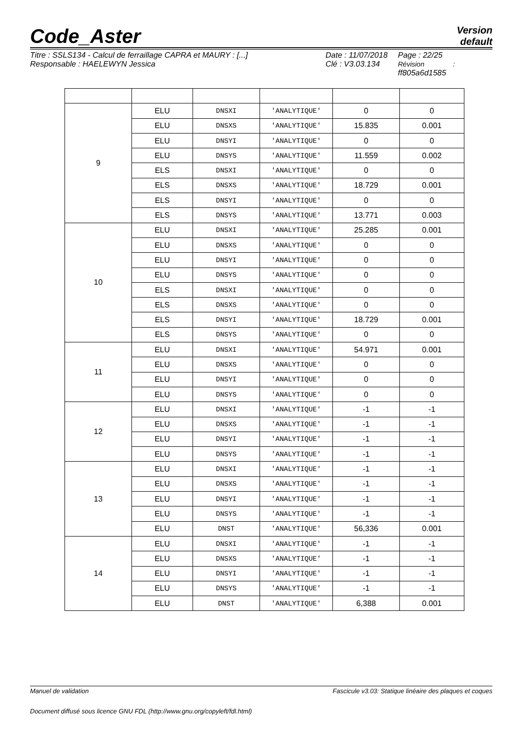Code_Aster
Version
default
Titre : SSLS134 - Calcul de ferraillage CAPRA et MAURY : [...]
Responsable : HAELEWYN Jessica
Date : 11/07/2018
Clé : V3.03.134
Page : 22/25
Révision :
ff805a6d1585
| 9 | ELU | DNSXI | 'ANALYTIQUE' | 0 | 0 |
| | ELU | DNSXS | 'ANALYTIQUE' | 15.835 | 0.001 |
| | ELU | DNSYI | 'ANALYTIQUE' | 0 | 0 |
| | ELU | DNSYS | 'ANALYTIQUE' | 11.559 | 0.002 |
| | ELS | DNSXI | 'ANALYTIQUE' | 0 | 0 |
| | ELS | DNSXS | 'ANALYTIQUE' | 18.729 | 0.001 |
| | ELS | DNSYI | 'ANALYTIQUE' | 0 | 0 |
| | ELS | DNSYS | 'ANALYTIQUE' | 13.771 | 0.003 |
| 10 | ELU | DNSXI | 'ANALYTIQUE' | 25.285 | 0.001 |
| | ELU | DNSXS | 'ANALYTIQUE' | 0 | 0 |
| | ELU | DNSYI | 'ANALYTIQUE' | 0 | 0 |
| | ELU | DNSYS | 'ANALYTIQUE' | 0 | 0 |
| | ELS | DNSXI | 'ANALYTIQUE' | 0 | 0 |
| | ELS | DNSXS | 'ANALYTIQUE' | 0 | 0 |
| | ELS | DNSYI | 'ANALYTIQUE' | 18.729 | 0.001 |
| | ELS | DNSYS | 'ANALYTIQUE' | 0 | 0 |
| 11 | ELU | DNSXI | 'ANALYTIQUE' | 54.971 | 0.001 |
| | ELU | DNSXS | 'ANALYTIQUE' | 0 | 0 |
| | ELU | DNSYI | 'ANALYTIQUE' | 0 | 0 |
| | ELU | DNSYS | 'ANALYTIQUE' | 0 | 0 |
| 12 | ELU | DNSXI | 'ANALYTIQUE' | -1 | -1 |
| | ELU | DNSXS | 'ANALYTIQUE' | -1 | -1 |
| | ELU | DNSYI | 'ANALYTIQUE' | -1 | -1 |
| | ELU | DNSYS | 'ANALYTIQUE' | -1 | -1 |
| 13 | ELU | DNSXI | 'ANALYTIQUE' | -1 | -1 |
| | ELU | DNSXS | 'ANALYTIQUE' | -1 | -1 |
| | ELU | DNSYI | 'ANALYTIQUE' | -1 | -1 |
| | ELU | DNSYS | 'ANALYTIQUE' | -1 | -1 |
| | ELU | DNST | 'ANALYTIQUE' | 56,336 | 0.001 |
| 14 | ELU | DNSXI | 'ANALYTIQUE' | -1 | -1 |
| | ELU | DNSXS | 'ANALYTIQUE' | -1 | -1 |
| | ELU | DNSYI | 'ANALYTIQUE' | -1 | -1 |
| | ELU | DNSYS | 'ANALYTIQUE' | -1 | -1 |
| | ELU | DNST | 'ANALYTIQUE' | 6,388 | 0.001 |
Manuel de validation Fascicule v3.03: Statique linéaire des plaques et coques
Document diffusé sous licence GNU FDL (http://www.gnu.org/copyleft/fdl.html)